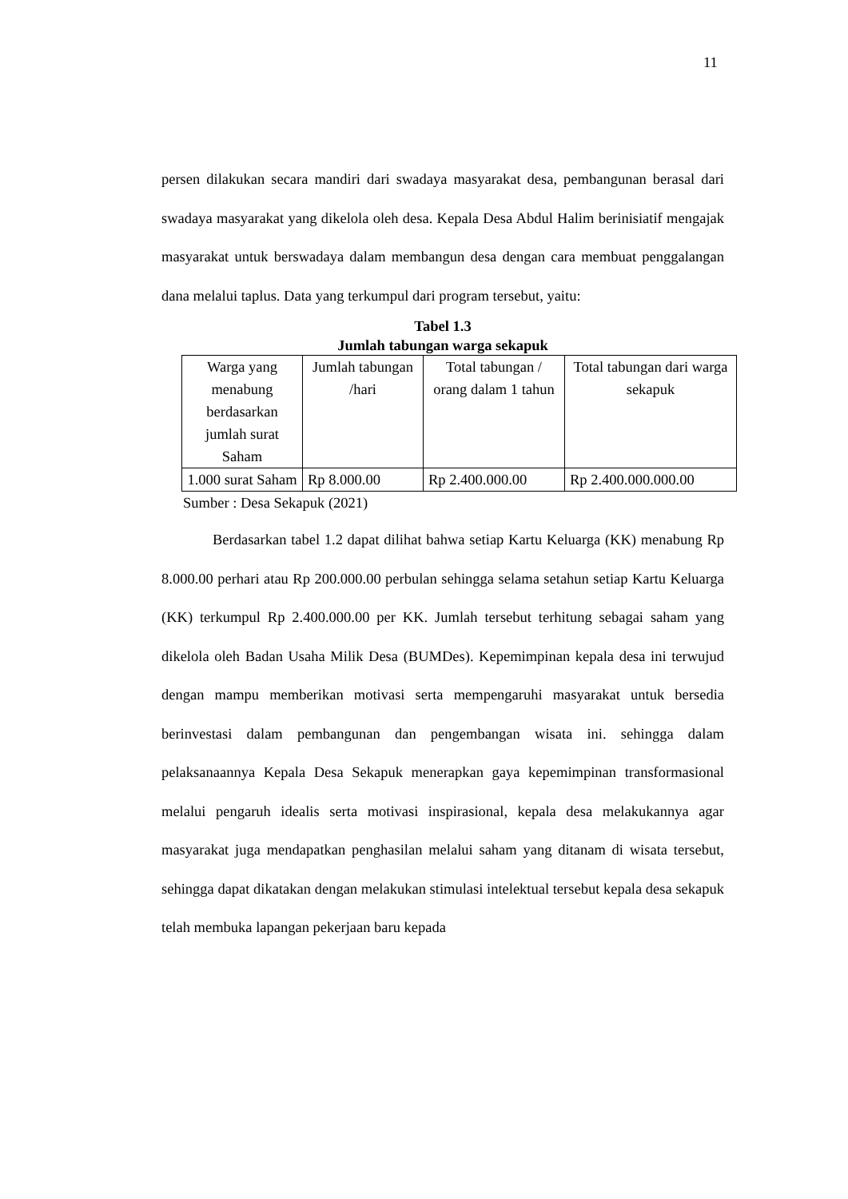11
persen dilakukan secara mandiri dari swadaya masyarakat desa, pembangunan berasal dari swadaya masyarakat yang dikelola oleh desa. Kepala Desa Abdul Halim berinisiatif mengajak masyarakat untuk berswadaya dalam membangun desa dengan cara membuat penggalangan dana melalui taplus. Data yang terkumpul dari program tersebut, yaitu:
Tabel 1.3
Jumlah tabungan warga sekapuk
| Warga yang menabung berdasarkan jumlah surat Saham | Jumlah tabungan /hari | Total tabungan / orang dalam 1 tahun | Total tabungan dari warga sekapuk |
| 1.000 surat Saham | Rp 8.000.00 | Rp 2.400.000.00 | Rp 2.400.000.000.00 |
Sumber : Desa Sekapuk (2021)
Berdasarkan tabel 1.2 dapat dilihat bahwa setiap Kartu Keluarga (KK) menabung Rp 8.000.00 perhari atau Rp 200.000.00 perbulan sehingga selama setahun setiap Kartu Keluarga (KK) terkumpul Rp 2.400.000.00 per KK. Jumlah tersebut terhitung sebagai saham yang dikelola oleh Badan Usaha Milik Desa (BUMDes). Kepemimpinan kepala desa ini terwujud dengan mampu memberikan motivasi serta mempengaruhi masyarakat untuk bersedia berinvestasi dalam pembangunan dan pengembangan wisata ini. sehingga dalam pelaksanaannya Kepala Desa Sekapuk menerapkan gaya kepemimpinan transformasional melalui pengaruh idealis serta motivasi inspirasional, kepala desa melakukannya agar masyarakat juga mendapatkan penghasilan melalui saham yang ditanam di wisata tersebut, sehingga dapat dikatakan dengan melakukan stimulasi intelektual tersebut kepala desa sekapuk telah membuka lapangan pekerjaan baru kepada